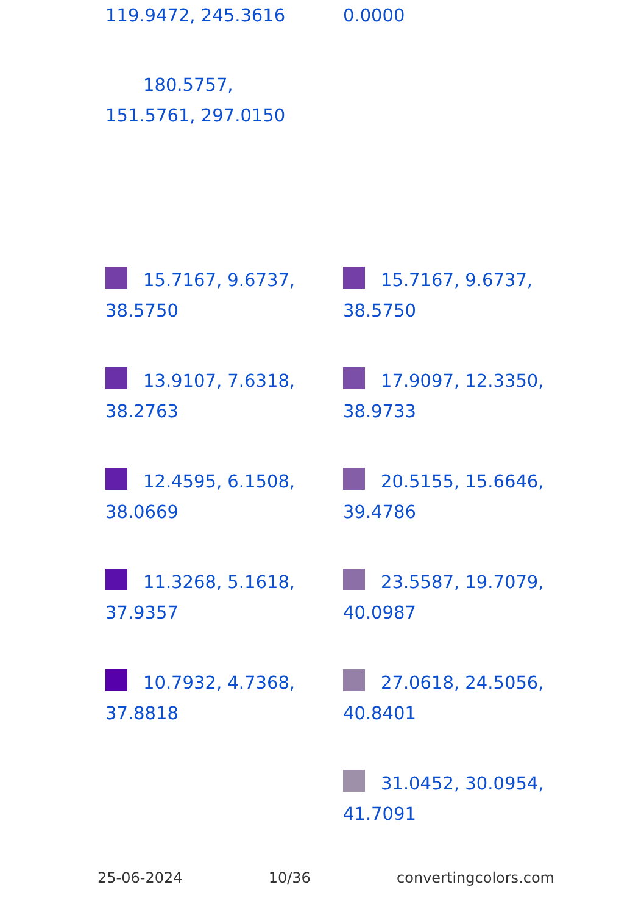119.9472, 245.3616 0.0000
180.5757,
151.5761, 297.0150
15.7167, 9.6737,
38.5750
13.9107, 7.6318,
38.2763
12.4595, 6.1508,
38.0669
11.3268, 5.1618,
37.9357
10.7932, 4.7368,
37.8818
15.7167, 9.6737,
38.5750
17.9097, 12.3350,
38.9733
20.5155, 15.6646,
39.4786
23.5587, 19.7079,
40.0987
27.0618, 24.5056,
40.8401
31.0452, 30.0954,
41.7091
25-06-2024 10/36 convertingcolors.com